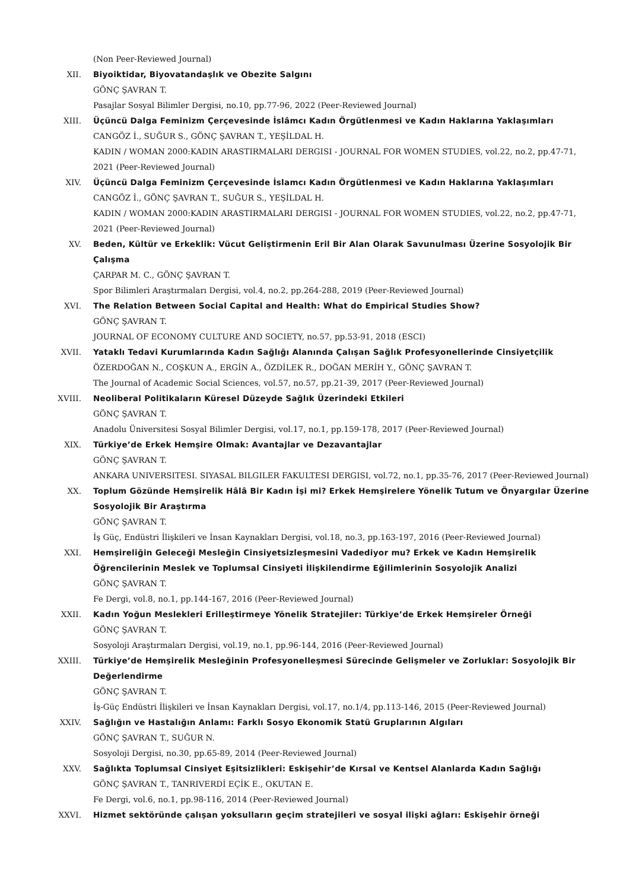(Non Peer-Reviewed Journal)
XII. Biyoiktidar, Biyovatandaşlık ve Obezite Salgını
GÖNÇ ŞAVRAN T.
Pasajlar Sosyal Bilimler Dergisi, no.10, pp.77-96, 2022 (Peer-Reviewed Journal)
XIII. Üçüncü Dalga Feminizm Çerçevesinde İslâmcı Kadın Örgütlenmesi ve Kadın Haklarına Yaklaşımları
CANGÖZ İ., SUĞUR S., GÖNÇ ŞAVRAN T., YEŞİLDAL H.
KADIN / WOMAN 2000:KADIN ARASTIRMALARI DERGISI - JOURNAL FOR WOMEN STUDIES, vol.22, no.2, pp.47-71, 2021 (Peer-Reviewed Journal)
XIV. Üçüncü Dalga Feminizm Çerçevesinde İslamcı Kadın Örgütlenmesi ve Kadın Haklarına Yaklaşımları
CANGÖZ İ., GÖNÇ ŞAVRAN T., SUĞUR S., YEŞİLDAL H.
KADIN / WOMAN 2000:KADIN ARASTIRMALARI DERGISI - JOURNAL FOR WOMEN STUDIES, vol.22, no.2, pp.47-71, 2021 (Peer-Reviewed Journal)
XV. Beden, Kültür ve Erkeklik: Vücut Geliştirmenin Eril Bir Alan Olarak Savunulması Üzerine Sosyolojik Bir Çalışma
ÇARPAR M. C., GÖNÇ ŞAVRAN T.
Spor Bilimleri Araştırmaları Dergisi, vol.4, no.2, pp.264-288, 2019 (Peer-Reviewed Journal)
XVI. The Relation Between Social Capital and Health: What do Empirical Studies Show?
GÖNÇ ŞAVRAN T.
JOURNAL OF ECONOMY CULTURE AND SOCIETY, no.57, pp.53-91, 2018 (ESCI)
XVII. Yataklı Tedavi Kurumlarında Kadın Sağlığı Alanında Çalışan Sağlık Profesyonellerinde Cinsiyetçilik
ÖZERDOĞAN N., COŞKUN A., ERGİN A., ÖZDİLEK R., DOĞAN MERİH Y., GÖNÇ ŞAVRAN T.
The Journal of Academic Social Sciences, vol.57, no.57, pp.21-39, 2017 (Peer-Reviewed Journal)
XVIII. Neoliberal Politikaların Küresel Düzeyde Sağlık Üzerindeki Etkileri
GÖNÇ ŞAVRAN T.
Anadolu Üniversitesi Sosyal Bilimler Dergisi, vol.17, no.1, pp.159-178, 2017 (Peer-Reviewed Journal)
XIX. Türkiye’de Erkek Hemşire Olmak: Avantajlar ve Dezavantajlar
GÖNÇ ŞAVRAN T.
ANKARA UNIVERSITESI. SIYASAL BILGILER FAKULTESI DERGISI, vol.72, no.1, pp.35-76, 2017 (Peer-Reviewed Journal)
XX. Toplum Gözünde Hemşirelik Hâlâ Bir Kadın İşi mi? Erkek Hemşirelere Yönelik Tutum ve Önyargılar Üzerine Sosyolojik Bir Araştırma
GÖNÇ ŞAVRAN T.
İş Güç, Endüstri İlişkileri ve İnsan Kaynakları Dergisi, vol.18, no.3, pp.163-197, 2016 (Peer-Reviewed Journal)
XXI. Hemşireliğin Geleceği Mesleğin Cinsiyetsizleşmesini Vadediyor mu? Erkek ve Kadın Hemşirelik Öğrencilerinin Meslek ve Toplumsal Cinsiyeti İlişkilendirme Eğilimlerinin Sosyolojik Analizi
GÖNÇ ŞAVRAN T.
Fe Dergi, vol.8, no.1, pp.144-167, 2016 (Peer-Reviewed Journal)
XXII. Kadın Yoğun Meslekleri Erilleştirmeye Yönelik Stratejiler: Türkiye’de Erkek Hemşireler Örneği
GÖNÇ ŞAVRAN T.
Sosyoloji Araştırmaları Dergisi, vol.19, no.1, pp.96-144, 2016 (Peer-Reviewed Journal)
XXIII. Türkiye’de Hemşirelik Mesleğinin Profesyonelleşmesi Sürecinde Gelişmeler ve Zorluklar: Sosyolojik Bir Değerlendirme
GÖNÇ ŞAVRAN T.
İş-Güç Endüstri İlişkileri ve İnsan Kaynakları Dergisi, vol.17, no.1/4, pp.113-146, 2015 (Peer-Reviewed Journal)
XXIV. Sağlığın ve Hastalığın Anlamı: Farklı Sosyo Ekonomik Statü Gruplarının Algıları
GÖNÇ ŞAVRAN T., SUĞUR N.
Sosyoloji Dergisi, no.30, pp.65-89, 2014 (Peer-Reviewed Journal)
XXV. Sağlıkta Toplumsal Cinsiyet Eşitsizlikleri: Eskişehir’de Kırsal ve Kentsel Alanlarda Kadın Sağlığı
GÖNÇ ŞAVRAN T., TANRIVERDİ EÇİK E., OKUTAN E.
Fe Dergi, vol.6, no.1, pp.98-116, 2014 (Peer-Reviewed Journal)
XXVI. Hizmet sektöründe çalışan yoksulların geçim stratejileri ve sosyal ilişki ağları: Eskişehir örneği